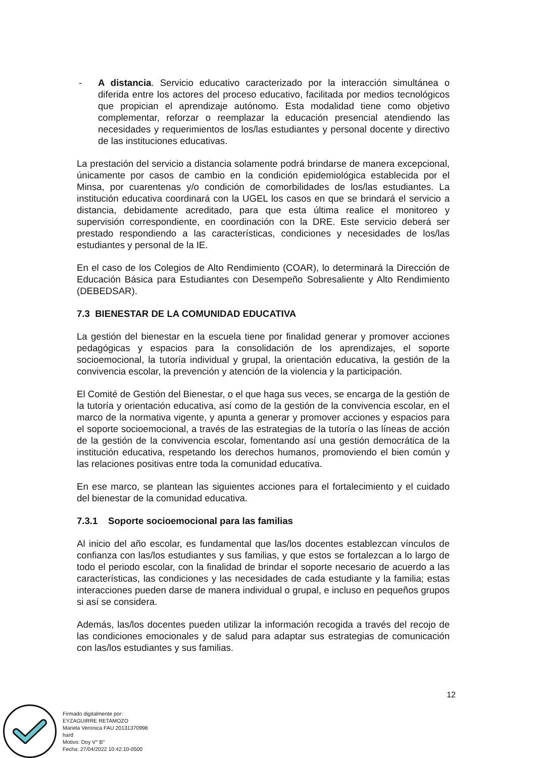- A distancia. Servicio educativo caracterizado por la interacción simultánea o diferida entre los actores del proceso educativo, facilitada por medios tecnológicos que propician el aprendizaje autónomo. Esta modalidad tiene como objetivo complementar, reforzar o reemplazar la educación presencial atendiendo las necesidades y requerimientos de los/las estudiantes y personal docente y directivo de las instituciones educativas.
La prestación del servicio a distancia solamente podrá brindarse de manera excepcional, únicamente por casos de cambio en la condición epidemiológica establecida por el Minsa, por cuarentenas y/o condición de comorbilidades de los/las estudiantes. La institución educativa coordinará con la UGEL los casos en que se brindará el servicio a distancia, debidamente acreditado, para que esta última realice el monitoreo y supervisión correspondiente, en coordinación con la DRE. Este servicio deberá ser prestado respondiendo a las características, condiciones y necesidades de los/las estudiantes y personal de la IE.
En el caso de los Colegios de Alto Rendimiento (COAR), lo determinará la Dirección de Educación Básica para Estudiantes con Desempeño Sobresaliente y Alto Rendimiento (DEBEDSAR).
7.3 BIENESTAR DE LA COMUNIDAD EDUCATIVA
La gestión del bienestar en la escuela tiene por finalidad generar y promover acciones pedagógicas y espacios para la consolidación de los aprendizajes, el soporte socioemocional, la tutoría individual y grupal, la orientación educativa, la gestión de la convivencia escolar, la prevención y atención de la violencia y la participación.
El Comité de Gestión del Bienestar, o el que haga sus veces, se encarga de la gestión de la tutoría y orientación educativa, así como de la gestión de la convivencia escolar, en el marco de la normativa vigente, y apunta a generar y promover acciones y espacios para el soporte socioemocional, a través de las estrategias de la tutoría o las líneas de acción de la gestión de la convivencia escolar, fomentando así una gestión democrática de la institución educativa, respetando los derechos humanos, promoviendo el bien común y las relaciones positivas entre toda la comunidad educativa.
En ese marco, se plantean las siguientes acciones para el fortalecimiento y el cuidado del bienestar de la comunidad educativa.
7.3.1 Soporte socioemocional para las familias
Al inicio del año escolar, es fundamental que las/los docentes establezcan vínculos de confianza con las/los estudiantes y sus familias, y que estos se fortalezcan a lo largo de todo el periodo escolar, con la finalidad de brindar el soporte necesario de acuerdo a las características, las condiciones y las necesidades de cada estudiante y la familia; estas interacciones pueden darse de manera individual o grupal, e incluso en pequeños grupos si así se considera.
Además, las/los docentes pueden utilizar la información recogida a través del recojo de las condiciones emocionales y de salud para adaptar sus estrategias de comunicación con las/los estudiantes y sus familias.
12
Firmado digitalmente por:
EYZAGUIRRE RETAMOZO
Mariela Veronica FAU 20131370998
hard
Motivo: Doy V° B°
Fecha: 27/04/2022 10:42:10-0500